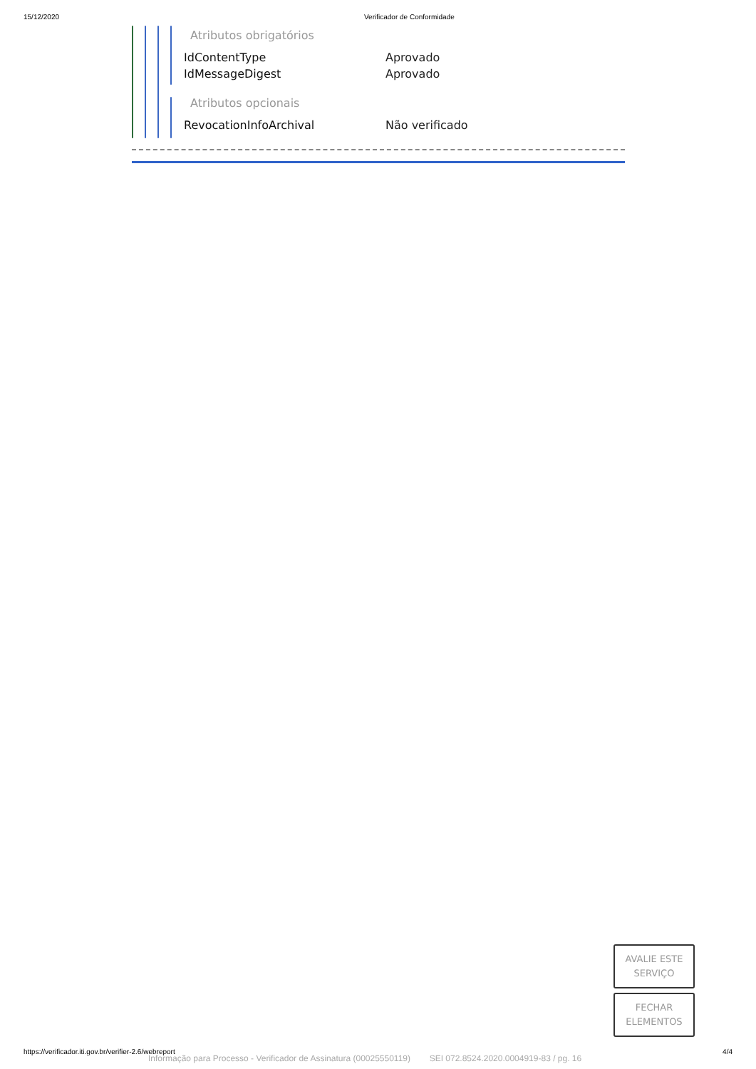15/12/2020 Verificador de Conformidade
Atributos obrigatórios
| IdContentType | Aprovado |
| IdMessageDigest | Aprovado |
Atributos opcionais
| RevocationInfoArchival | Não verificado |
AVALIE ESTE
SERVIÇO
FECHAR
ELEMENTOS
https://verificador.iti.gov.br/verifier-2.6/webreport 4/4
Informação para Processo - Verificador de Assinatura (00025550119) SEI 072.8524.2020.0004919-83 / pg. 16